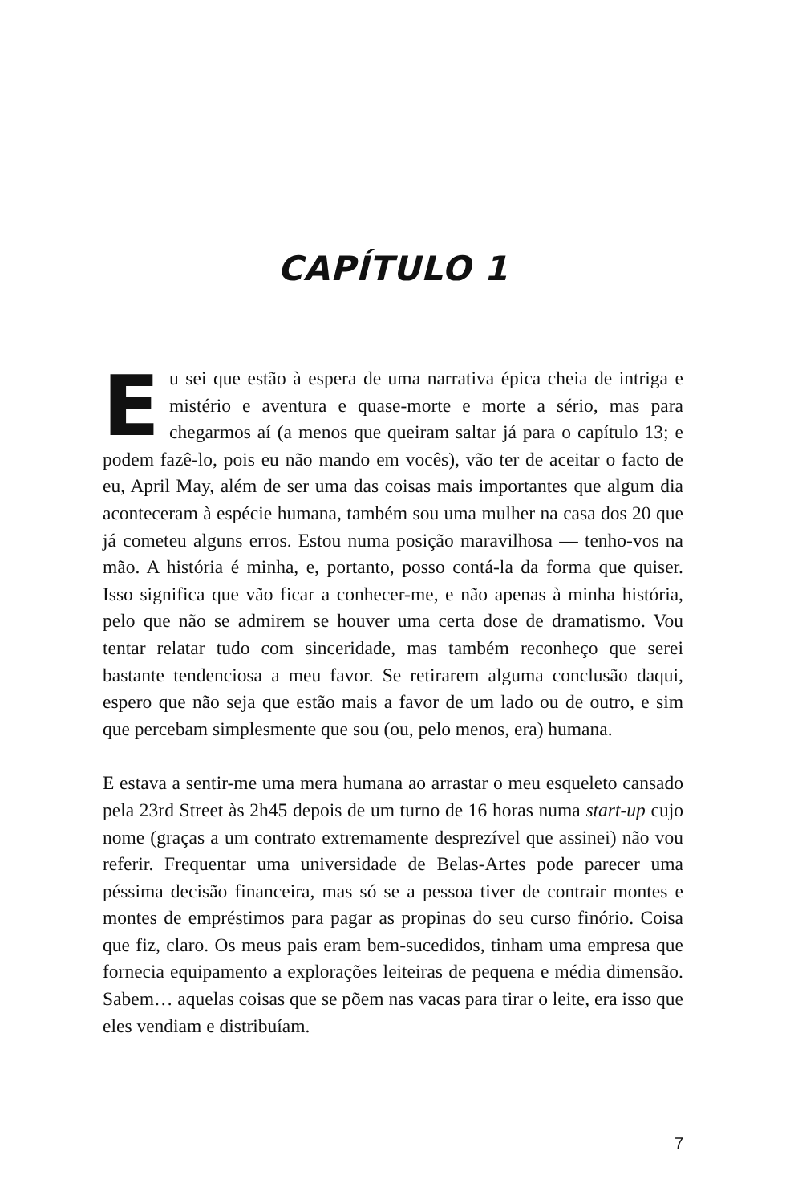CAPÍTULO 1
Eu sei que estão à espera de uma narrativa épica cheia de intriga e mistério e aventura e quase-morte e morte a sério, mas para chegarmos aí (a menos que queiram saltar já para o capítulo 13; e podem fazê-lo, pois eu não mando em vocês), vão ter de aceitar o facto de eu, April May, além de ser uma das coisas mais importantes que algum dia aconteceram à espécie humana, também sou uma mulher na casa dos 20 que já cometeu alguns erros. Estou numa posição maravilhosa — tenho-vos na mão. A história é minha, e, portanto, posso contá-la da forma que quiser. Isso significa que vão ficar a conhecer-me, e não apenas à minha história, pelo que não se admirem se houver uma certa dose de dramatismo. Vou tentar relatar tudo com sinceridade, mas também reconheço que serei bastante tendenciosa a meu favor. Se retirarem alguma conclusão daqui, espero que não seja que estão mais a favor de um lado ou de outro, e sim que percebam simplesmente que sou (ou, pelo menos, era) humana.
E estava a sentir-me uma mera humana ao arrastar o meu esqueleto cansado pela 23rd Street às 2h45 depois de um turno de 16 horas numa start-up cujo nome (graças a um contrato extremamente desprezível que assinei) não vou referir. Frequentar uma universidade de Belas-Artes pode parecer uma péssima decisão financeira, mas só se a pessoa tiver de contrair montes e montes de empréstimos para pagar as propinas do seu curso finório. Coisa que fiz, claro. Os meus pais eram bem-sucedidos, tinham uma empresa que fornecia equipamento a explorações leiteiras de pequena e média dimensão. Sabem… aquelas coisas que se põem nas vacas para tirar o leite, era isso que eles vendiam e distribuíam.
7